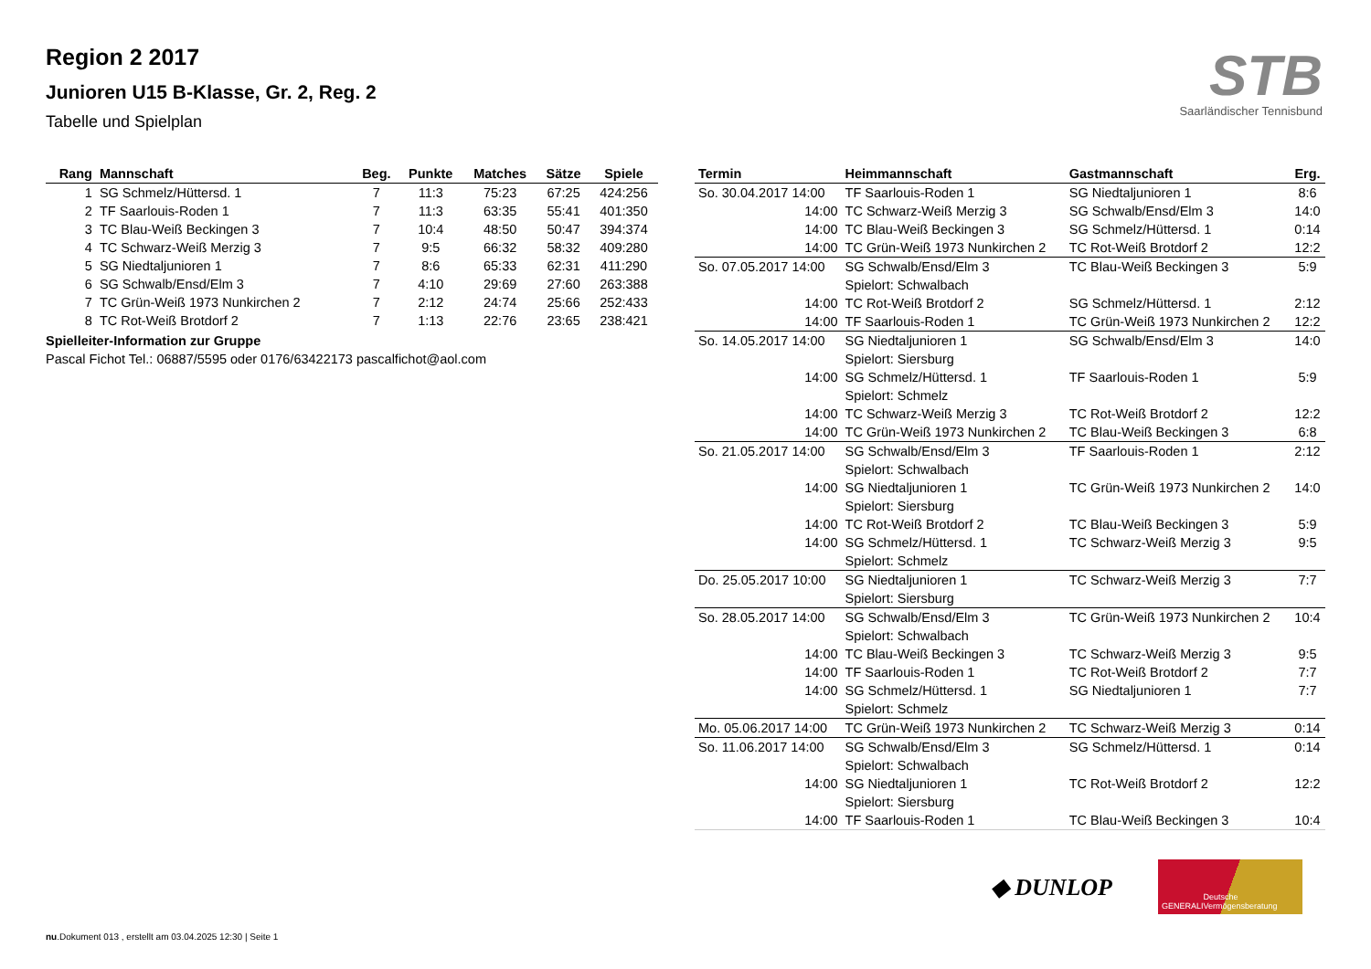Region 2 2017
Junioren U15 B-Klasse, Gr. 2, Reg. 2
Tabelle und Spielplan
STB
Saarländischer Tennisbund
| Rang | Mannschaft | Beg. | Punkte | Matches | Sätze | Spiele |
| --- | --- | --- | --- | --- | --- | --- |
| 1 | SG Schmelz/Hüttersd. 1 | 7 | 11:3 | 75:23 | 67:25 | 424:256 |
| 2 | TF Saarlouis-Roden 1 | 7 | 11:3 | 63:35 | 55:41 | 401:350 |
| 3 | TC Blau-Weiß Beckingen 3 | 7 | 10:4 | 48:50 | 50:47 | 394:374 |
| 4 | TC Schwarz-Weiß Merzig 3 | 7 | 9:5 | 66:32 | 58:32 | 409:280 |
| 5 | SG Niedtaljunioren 1 | 7 | 8:6 | 65:33 | 62:31 | 411:290 |
| 6 | SG Schwalb/Ensd/Elm 3 | 7 | 4:10 | 29:69 | 27:60 | 263:388 |
| 7 | TC Grün-Weiß 1973 Nunkirchen 2 | 7 | 2:12 | 24:74 | 25:66 | 252:433 |
| 8 | TC Rot-Weiß Brotdorf 2 | 7 | 1:13 | 22:76 | 23:65 | 238:421 |
Spielleiter-Information zur Gruppe
Pascal Fichot Tel.: 06887/5595 oder 0176/63422173 pascalfichot@aol.com
| Termin | Heimmannschaft | Gastmannschaft | Erg. |
| --- | --- | --- | --- |
| So. 30.04.2017 14:00 | TF Saarlouis-Roden 1 | SG Niedtaljunioren 1 | 8:6 |
| 14:00 | TC Schwarz-Weiß Merzig 3 | SG Schwalb/Ensd/Elm 3 | 14:0 |
| 14:00 | TC Blau-Weiß Beckingen 3 | SG Schmelz/Hüttersd. 1 | 0:14 |
| 14:00 | TC Grün-Weiß 1973 Nunkirchen 2 | TC Rot-Weiß Brotdorf 2 | 12:2 |
| So. 07.05.2017 14:00 | SG Schwalb/Ensd/Elm 3 | TC Blau-Weiß Beckingen 3 | 5:9 |
| | Spielort: Schwalbach | | |
| 14:00 | TC Rot-Weiß Brotdorf 2 | SG Schmelz/Hüttersd. 1 | 2:12 |
| 14:00 | TF Saarlouis-Roden 1 | TC Grün-Weiß 1973 Nunkirchen 2 | 12:2 |
| So. 14.05.2017 14:00 | SG Niedtaljunioren 1 | SG Schwalb/Ensd/Elm 3 | 14:0 |
| | Spielort: Siersburg | | |
| 14:00 | SG Schmelz/Hüttersd. 1 | TF Saarlouis-Roden 1 | 5:9 |
| | Spielort: Schmelz | | |
| 14:00 | TC Schwarz-Weiß Merzig 3 | TC Rot-Weiß Brotdorf 2 | 12:2 |
| 14:00 | TC Grün-Weiß 1973 Nunkirchen 2 | TC Blau-Weiß Beckingen 3 | 6:8 |
| So. 21.05.2017 14:00 | SG Schwalb/Ensd/Elm 3 | TF Saarlouis-Roden 1 | 2:12 |
| | Spielort: Schwalbach | | |
| 14:00 | SG Niedtaljunioren 1 | TC Grün-Weiß 1973 Nunkirchen 2 | 14:0 |
| | Spielort: Siersburg | | |
| 14:00 | TC Rot-Weiß Brotdorf 2 | TC Blau-Weiß Beckingen 3 | 5:9 |
| 14:00 | SG Schmelz/Hüttersd. 1 | TC Schwarz-Weiß Merzig 3 | 9:5 |
| | Spielort: Schmelz | | |
| Do. 25.05.2017 10:00 | SG Niedtaljunioren 1 | TC Schwarz-Weiß Merzig 3 | 7:7 |
| | Spielort: Siersburg | | |
| So. 28.05.2017 14:00 | SG Schwalb/Ensd/Elm 3 | TC Grün-Weiß 1973 Nunkirchen 2 | 10:4 |
| | Spielort: Schwalbach | | |
| 14:00 | TC Blau-Weiß Beckingen 3 | TC Schwarz-Weiß Merzig 3 | 9:5 |
| 14:00 | TF Saarlouis-Roden 1 | TC Rot-Weiß Brotdorf 2 | 7:7 |
| 14:00 | SG Schmelz/Hüttersd. 1 | SG Niedtaljunioren 1 | 7:7 |
| | Spielort: Schmelz | | |
| Mo. 05.06.2017 14:00 | TC Grün-Weiß 1973 Nunkirchen 2 | TC Schwarz-Weiß Merzig 3 | 0:14 |
| So. 11.06.2017 14:00 | SG Schwalb/Ensd/Elm 3 | SG Schmelz/Hüttersd. 1 | 0:14 |
| | Spielort: Schwalbach | | |
| 14:00 | SG Niedtaljunioren 1 | TC Rot-Weiß Brotdorf 2 | 12:2 |
| | Spielort: Siersburg | | |
| 14:00 | TF Saarlouis-Roden 1 | TC Blau-Weiß Beckingen 3 | 10:4 |
◆ DUNLOP
GENERALI Deutsche Vermögensberatung
nu.Dokument 013 , erstellt am 03.04.2025 12:30 | Seite 1